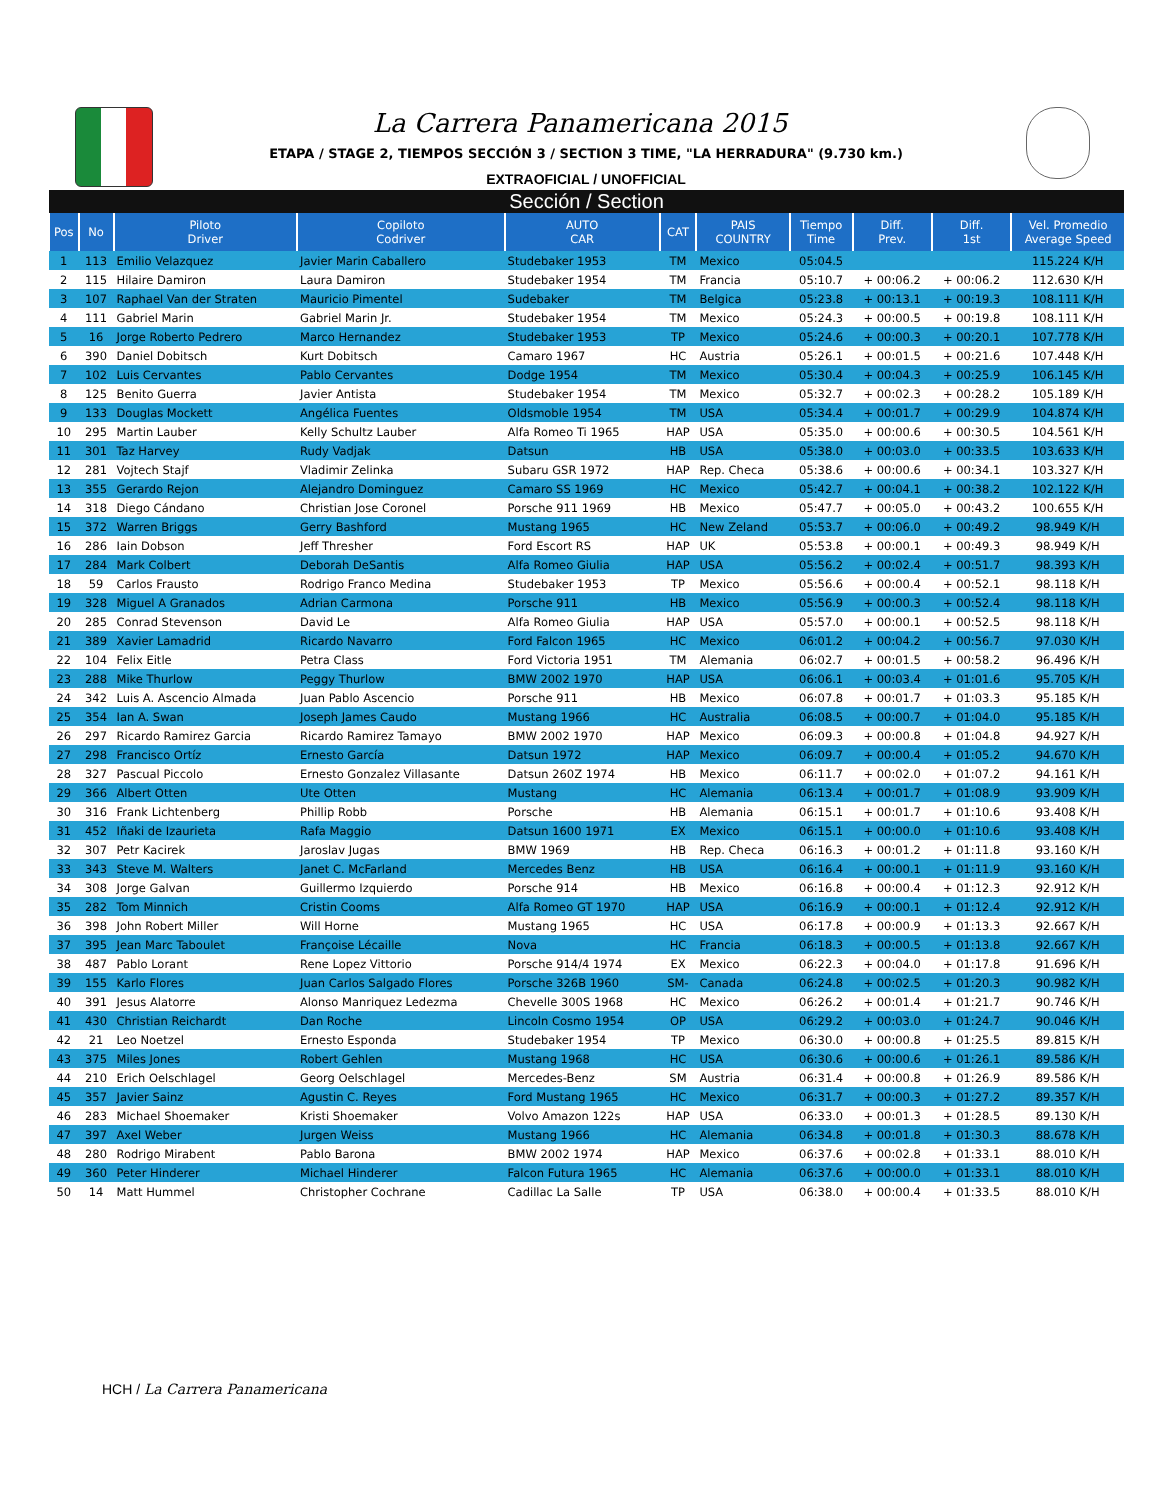La Carrera Panamericana 2015
ETAPA / STAGE 2, TIEMPOS SECCIÓN 3 / SECTION 3 TIME, "LA HERRADURA" (9.730 km.)
EXTRAOFICIAL / UNOFFICIAL
| Sección / Section | | | | | | | | | | |
| Pos | No | Piloto Driver | Copiloto Codriver | AUTO CAR | CAT | PAIS COUNTRY | Tiempo Time | Diff. Prev. | Diff. 1st | Vel. Promedio Average Speed |
| 1 | 113 | Emilio Velazquez | Javier Marin Caballero | Studebaker 1953 | TM | Mexico | 05:04.5 | | | 115.224 K/H |
| 2 | 115 | Hilaire Damiron | Laura Damiron | Studebaker 1954 | TM | Francia | 05:10.7 | + 00:06.2 | + 00:06.2 | 112.630 K/H |
| 3 | 107 | Raphael Van der Straten | Mauricio Pimentel | Sudebaker | TM | Belgica | 05:23.8 | + 00:13.1 | + 00:19.3 | 108.111 K/H |
| 4 | 111 | Gabriel Marin | Gabriel Marin Jr. | Studebaker 1954 | TM | Mexico | 05:24.3 | + 00:00.5 | + 00:19.8 | 108.111 K/H |
| 5 | 16 | Jorge Roberto Pedrero | Marco Hernandez | Studebaker 1953 | TP | Mexico | 05:24.6 | + 00:00.3 | + 00:20.1 | 107.778 K/H |
| 6 | 390 | Daniel Dobitsch | Kurt Dobitsch | Camaro 1967 | HC | Austria | 05:26.1 | + 00:01.5 | + 00:21.6 | 107.448 K/H |
| 7 | 102 | Luis Cervantes | Pablo Cervantes | Dodge 1954 | TM | Mexico | 05:30.4 | + 00:04.3 | + 00:25.9 | 106.145 K/H |
| 8 | 125 | Benito Guerra | Javier Antista | Studebaker 1954 | TM | Mexico | 05:32.7 | + 00:02.3 | + 00:28.2 | 105.189 K/H |
| 9 | 133 | Douglas Mockett | Angélica Fuentes | Oldsmoble 1954 | TM | USA | 05:34.4 | + 00:01.7 | + 00:29.9 | 104.874 K/H |
| 10 | 295 | Martin Lauber | Kelly Schultz Lauber | Alfa Romeo Ti 1965 | HAP | USA | 05:35.0 | + 00:00.6 | + 00:30.5 | 104.561 K/H |
| 11 | 301 | Taz Harvey | Rudy Vadjak | Datsun | HB | USA | 05:38.0 | + 00:03.0 | + 00:33.5 | 103.633 K/H |
| 12 | 281 | Vojtech Stajf | Vladimir Zelinka | Subaru GSR 1972 | HAP | Rep. Checa | 05:38.6 | + 00:00.6 | + 00:34.1 | 103.327 K/H |
| 13 | 355 | Gerardo Rejon | Alejandro Dominguez | Camaro SS 1969 | HC | Mexico | 05:42.7 | + 00:04.1 | + 00:38.2 | 102.122 K/H |
| 14 | 318 | Diego Cándano | Christian Jose Coronel | Porsche 911 1969 | HB | Mexico | 05:47.7 | + 00:05.0 | + 00:43.2 | 100.655 K/H |
| 15 | 372 | Warren Briggs | Gerry Bashford | Mustang 1965 | HC | New Zeland | 05:53.7 | + 00:06.0 | + 00:49.2 | 98.949 K/H |
| 16 | 286 | Iain Dobson | Jeff Thresher | Ford Escort RS | HAP | UK | 05:53.8 | + 00:00.1 | + 00:49.3 | 98.949 K/H |
| 17 | 284 | Mark Colbert | Deborah DeSantis | Alfa Romeo Giulia | HAP | USA | 05:56.2 | + 00:02.4 | + 00:51.7 | 98.393 K/H |
| 18 | 59 | Carlos Frausto | Rodrigo Franco Medina | Studebaker 1953 | TP | Mexico | 05:56.6 | + 00:00.4 | + 00:52.1 | 98.118 K/H |
| 19 | 328 | Miguel A Granados | Adrian Carmona | Porsche 911 | HB | Mexico | 05:56.9 | + 00:00.3 | + 00:52.4 | 98.118 K/H |
| 20 | 285 | Conrad Stevenson | David Le | Alfa Romeo Giulia | HAP | USA | 05:57.0 | + 00:00.1 | + 00:52.5 | 98.118 K/H |
| 21 | 389 | Xavier Lamadrid | Ricardo Navarro | Ford Falcon 1965 | HC | Mexico | 06:01.2 | + 00:04.2 | + 00:56.7 | 97.030 K/H |
| 22 | 104 | Felix Eitle | Petra Class | Ford Victoria 1951 | TM | Alemania | 06:02.7 | + 00:01.5 | + 00:58.2 | 96.496 K/H |
| 23 | 288 | Mike Thurlow | Peggy Thurlow | BMW 2002 1970 | HAP | USA | 06:06.1 | + 00:03.4 | + 01:01.6 | 95.705 K/H |
| 24 | 342 | Luis A. Ascencio Almada | Juan Pablo Ascencio | Porsche 911 | HB | Mexico | 06:07.8 | + 00:01.7 | + 01:03.3 | 95.185 K/H |
| 25 | 354 | Ian A. Swan | Joseph James Caudo | Mustang 1966 | HC | Australia | 06:08.5 | + 00:00.7 | + 01:04.0 | 95.185 K/H |
| 26 | 297 | Ricardo Ramirez Garcia | Ricardo Ramirez Tamayo | BMW 2002 1970 | HAP | Mexico | 06:09.3 | + 00:00.8 | + 01:04.8 | 94.927 K/H |
| 27 | 298 | Francisco Ortíz | Ernesto García | Datsun 1972 | HAP | Mexico | 06:09.7 | + 00:00.4 | + 01:05.2 | 94.670 K/H |
| 28 | 327 | Pascual Piccolo | Ernesto Gonzalez Villasante | Datsun 260Z 1974 | HB | Mexico | 06:11.7 | + 00:02.0 | + 01:07.2 | 94.161 K/H |
| 29 | 366 | Albert Otten | Ute Otten | Mustang | HC | Alemania | 06:13.4 | + 00:01.7 | + 01:08.9 | 93.909 K/H |
| 30 | 316 | Frank Lichtenberg | Phillip Robb | Porsche | HB | Alemania | 06:15.1 | + 00:01.7 | + 01:10.6 | 93.408 K/H |
| 31 | 452 | Iñaki de Izaurieta | Rafa Maggio | Datsun 1600 1971 | EX | Mexico | 06:15.1 | + 00:00.0 | + 01:10.6 | 93.408 K/H |
| 32 | 307 | Petr Kacirek | Jaroslav Jugas | BMW 1969 | HB | Rep. Checa | 06:16.3 | + 00:01.2 | + 01:11.8 | 93.160 K/H |
| 33 | 343 | Steve M. Walters | Janet C. McFarland | Mercedes Benz | HB | USA | 06:16.4 | + 00:00.1 | + 01:11.9 | 93.160 K/H |
| 34 | 308 | Jorge Galvan | Guillermo Izquierdo | Porsche 914 | HB | Mexico | 06:16.8 | + 00:00.4 | + 01:12.3 | 92.912 K/H |
| 35 | 282 | Tom Minnich | Cristin Cooms | Alfa Romeo GT 1970 | HAP | USA | 06:16.9 | + 00:00.1 | + 01:12.4 | 92.912 K/H |
| 36 | 398 | John Robert Miller | Will Horne | Mustang 1965 | HC | USA | 06:17.8 | + 00:00.9 | + 01:13.3 | 92.667 K/H |
| 37 | 395 | Jean Marc Taboulet | Françoise Lécaille | Nova | HC | Francia | 06:18.3 | + 00:00.5 | + 01:13.8 | 92.667 K/H |
| 38 | 487 | Pablo Lorant | Rene Lopez Vittorio | Porsche 914/4 1974 | EX | Mexico | 06:22.3 | + 00:04.0 | + 01:17.8 | 91.696 K/H |
| 39 | 155 | Karlo Flores | Juan Carlos Salgado Flores | Porsche 326B 1960 | SM- | Canada | 06:24.8 | + 00:02.5 | + 01:20.3 | 90.982 K/H |
| 40 | 391 | Jesus Alatorre | Alonso Manriquez Ledezma | Chevelle 300S 1968 | HC | Mexico | 06:26.2 | + 00:01.4 | + 01:21.7 | 90.746 K/H |
| 41 | 430 | Christian Reichardt | Dan Roche | Lincoln Cosmo 1954 | OP | USA | 06:29.2 | + 00:03.0 | + 01:24.7 | 90.046 K/H |
| 42 | 21 | Leo Noetzel | Ernesto Esponda | Studebaker 1954 | TP | Mexico | 06:30.0 | + 00:00.8 | + 01:25.5 | 89.815 K/H |
| 43 | 375 | Miles Jones | Robert Gehlen | Mustang 1968 | HC | USA | 06:30.6 | + 00:00.6 | + 01:26.1 | 89.586 K/H |
| 44 | 210 | Erich Oelschlagel | Georg Oelschlagel | Mercedes-Benz | SM | Austria | 06:31.4 | + 00:00.8 | + 01:26.9 | 89.586 K/H |
| 45 | 357 | Javier Sainz | Agustin C. Reyes | Ford Mustang 1965 | HC | Mexico | 06:31.7 | + 00:00.3 | + 01:27.2 | 89.357 K/H |
| 46 | 283 | Michael Shoemaker | Kristi Shoemaker | Volvo Amazon 122s | HAP | USA | 06:33.0 | + 00:01.3 | + 01:28.5 | 89.130 K/H |
| 47 | 397 | Axel Weber | Jurgen Weiss | Mustang 1966 | HC | Alemania | 06:34.8 | + 00:01.8 | + 01:30.3 | 88.678 K/H |
| 48 | 280 | Rodrigo Mirabent | Pablo Barona | BMW 2002 1974 | HAP | Mexico | 06:37.6 | + 00:02.8 | + 01:33.1 | 88.010 K/H |
| 49 | 360 | Peter Hinderer | Michael Hinderer | Falcon Futura 1965 | HC | Alemania | 06:37.6 | + 00:00.0 | + 01:33.1 | 88.010 K/H |
| 50 | 14 | Matt Hummel | Christopher Cochrane | Cadillac La Salle | TP | USA | 06:38.0 | + 00:00.4 | + 01:33.5 | 88.010 K/H |
HCH / La Carrera Panamericana